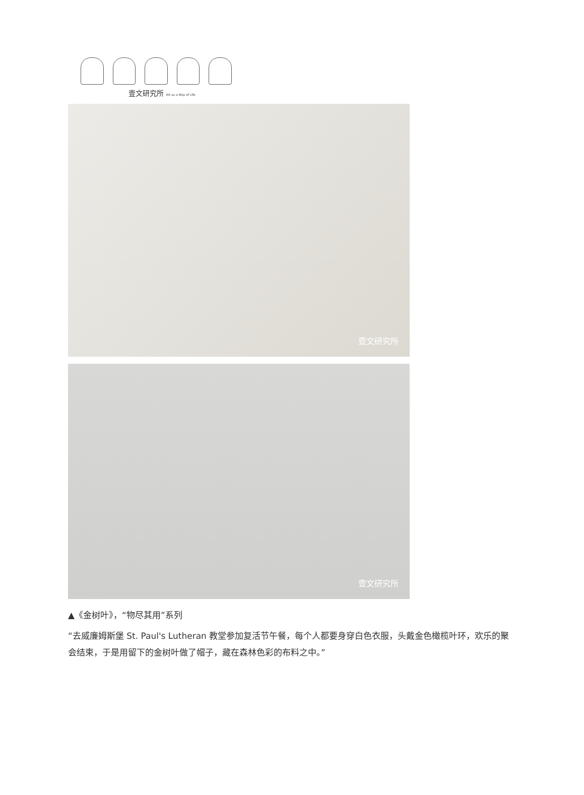壹文研究所 Art as a Way of Life
壹文研究所
壹文研究所
▲《金树叶》，“物尽其用”系列
“去威廉姆斯堡 St. Paul's Lutheran 教堂参加复活节午餐，每个人都要身穿白色衣服，头戴金色橄榄叶环，欢乐的聚会结束，于是用留下的金树叶做了帽子，藏在森林色彩的布料之中。”